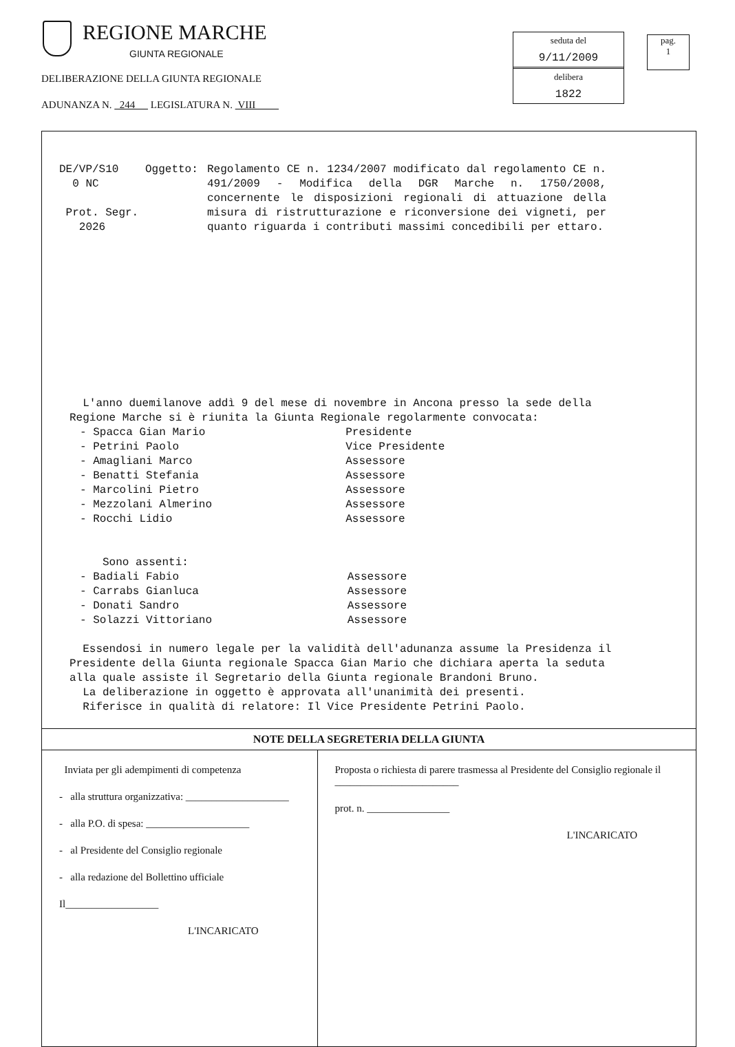REGIONE MARCHE
GIUNTA REGIONALE
DELIBERAZIONE DELLA GIUNTA REGIONALE
ADUNANZA N. 244 LEGISLATURA N. VIII
seduta del
9/11/2009
delibera
1822
pag.
1
DE/VP/S10
0 NC
Prot. Segr.
2026
Oggetto: Regolamento CE n. 1234/2007 modificato dal regolamento CE n. 491/2009 - Modifica della DGR Marche n. 1750/2008, concernente le disposizioni regionali di attuazione della misura di ristrutturazione e riconversione dei vigneti, per quanto riguarda i contributi massimi concedibili per ettaro.
L'anno duemilanove addì 9 del mese di novembre in Ancona presso la sede della Regione Marche si è riunita la Giunta Regionale regolarmente convocata:
| - Spacca Gian Mario | Presidente |
| - Petrini Paolo | Vice Presidente |
| - Amagliani Marco | Assessore |
| - Benatti Stefania | Assessore |
| - Marcolini Pietro | Assessore |
| - Mezzolani Almerino | Assessore |
| - Rocchi Lidio | Assessore |
Sono assenti:
| - Badiali Fabio | Assessore |
| - Carrabs Gianluca | Assessore |
| - Donati Sandro | Assessore |
| - Solazzi Vittoriano | Assessore |
Essendosi in numero legale per la validità dell'adunanza assume la Presidenza il Presidente della Giunta regionale Spacca Gian Mario che dichiara aperta la seduta alla quale assiste il Segretario della Giunta regionale Brandoni Bruno.
La deliberazione in oggetto è approvata all'unanimità dei presenti.
Riferisce in qualità di relatore: Il Vice Presidente Petrini Paolo.
NOTE DELLA SEGRETERIA DELLA GIUNTA
Inviata per gli adempimenti di competenza
- alla struttura organizzativa: ____________________
- alla P.O. di spesa: ____________________
- al Presidente del Consiglio regionale
- alla redazione del Bollettino ufficiale
Il__________________
L'INCARICATO
Proposta o richiesta di parere trasmessa al Presidente del Consiglio regionale il ________________________
prot. n. ________________
L'INCARICATO